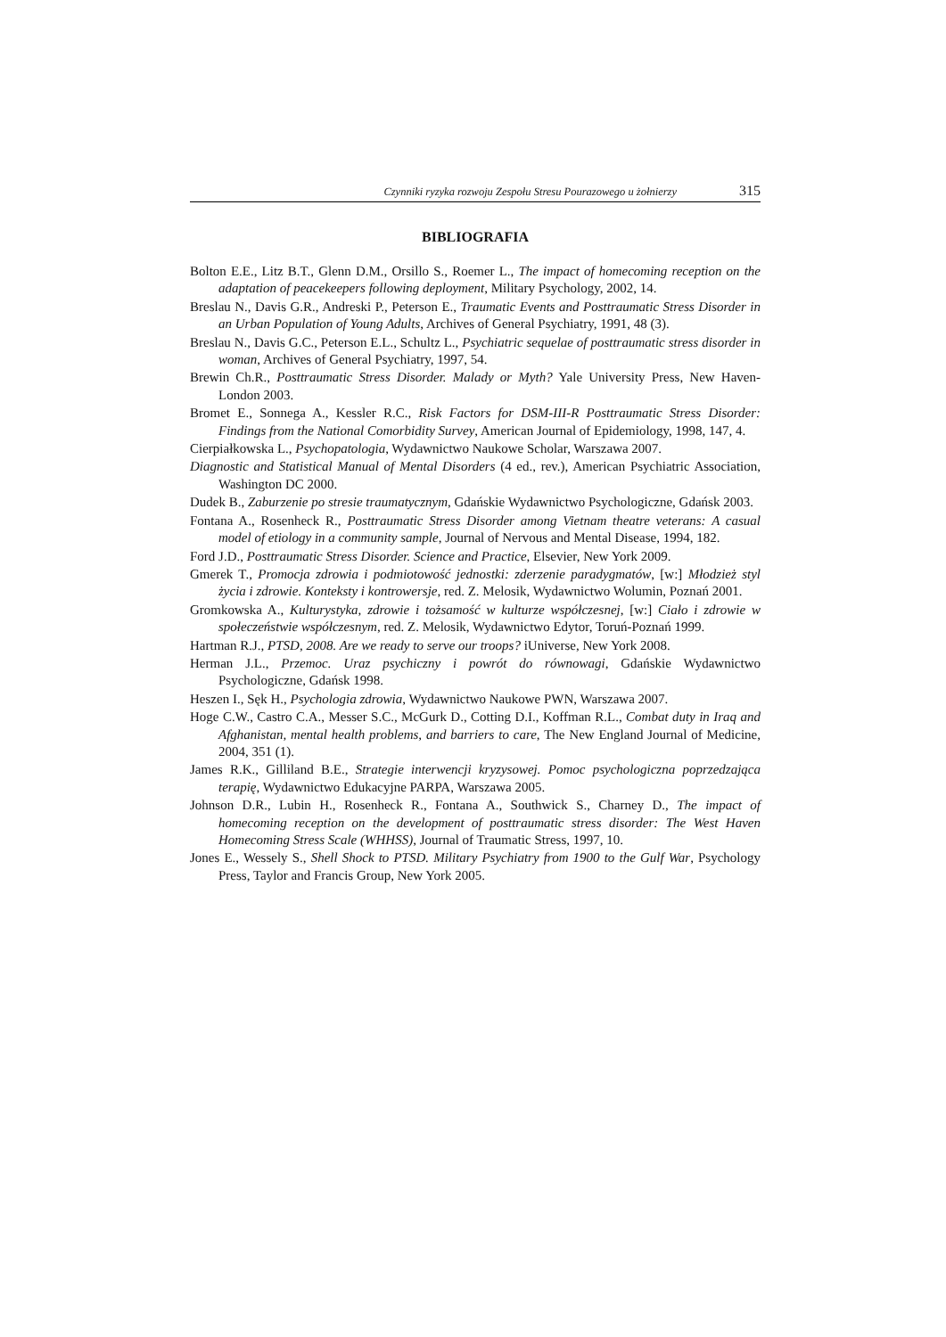Czynniki ryzyka rozwoju Zespołu Stresu Pourazowego u żołnierzy 315
BIBLIOGRAFIA
Bolton E.E., Litz B.T., Glenn D.M., Orsillo S., Roemer L., The impact of homecoming reception on the adaptation of peacekeepers following deployment, Military Psychology, 2002, 14.
Breslau N., Davis G.R., Andreski P., Peterson E., Traumatic Events and Posttraumatic Stress Disorder in an Urban Population of Young Adults, Archives of General Psychiatry, 1991, 48 (3).
Breslau N., Davis G.C., Peterson E.L., Schultz L., Psychiatric sequelae of posttraumatic stress disorder in woman, Archives of General Psychiatry, 1997, 54.
Brewin Ch.R., Posttraumatic Stress Disorder. Malady or Myth? Yale University Press, New Haven-London 2003.
Bromet E., Sonnega A., Kessler R.C., Risk Factors for DSM-III-R Posttraumatic Stress Disorder: Findings from the National Comorbidity Survey, American Journal of Epidemiology, 1998, 147, 4.
Cierpiałkowska L., Psychopatologia, Wydawnictwo Naukowe Scholar, Warszawa 2007.
Diagnostic and Statistical Manual of Mental Disorders (4 ed., rev.), American Psychiatric Association, Washington DC 2000.
Dudek B., Zaburzenie po stresie traumatycznym, Gdańskie Wydawnictwo Psychologiczne, Gdańsk 2003.
Fontana A., Rosenheck R., Posttraumatic Stress Disorder among Vietnam theatre veterans: A casual model of etiology in a community sample, Journal of Nervous and Mental Disease, 1994, 182.
Ford J.D., Posttraumatic Stress Disorder. Science and Practice, Elsevier, New York 2009.
Gmerek T., Promocja zdrowia i podmiotowość jednostki: zderzenie paradygmatów, [w:] Młodzież styl życia i zdrowie. Konteksty i kontrowersje, red. Z. Melosik, Wydawnictwo Wolumin, Poznań 2001.
Gromkowska A., Kulturystyka, zdrowie i tożsamość w kulturze współczesnej, [w:] Ciało i zdrowie w społeczeństwie współczesnym, red. Z. Melosik, Wydawnictwo Edytor, Toruń-Poznań 1999.
Hartman R.J., PTSD, 2008. Are we ready to serve our troops? iUniverse, New York 2008.
Herman J.L., Przemoc. Uraz psychiczny i powrót do równowagi, Gdańskie Wydawnictwo Psychologiczne, Gdańsk 1998.
Heszen I., Sęk H., Psychologia zdrowia, Wydawnictwo Naukowe PWN, Warszawa 2007.
Hoge C.W., Castro C.A., Messer S.C., McGurk D., Cotting D.I., Koffman R.L., Combat duty in Iraq and Afghanistan, mental health problems, and barriers to care, The New England Journal of Medicine, 2004, 351 (1).
James R.K., Gilliland B.E., Strategie interwencji kryzysowej. Pomoc psychologiczna poprzedzająca terapię, Wydawnictwo Edukacyjne PARPA, Warszawa 2005.
Johnson D.R., Lubin H., Rosenheck R., Fontana A., Southwick S., Charney D., The impact of homecoming reception on the development of posttraumatic stress disorder: The West Haven Homecoming Stress Scale (WHHSS), Journal of Traumatic Stress, 1997, 10.
Jones E., Wessely S., Shell Shock to PTSD. Military Psychiatry from 1900 to the Gulf War, Psychology Press, Taylor and Francis Group, New York 2005.